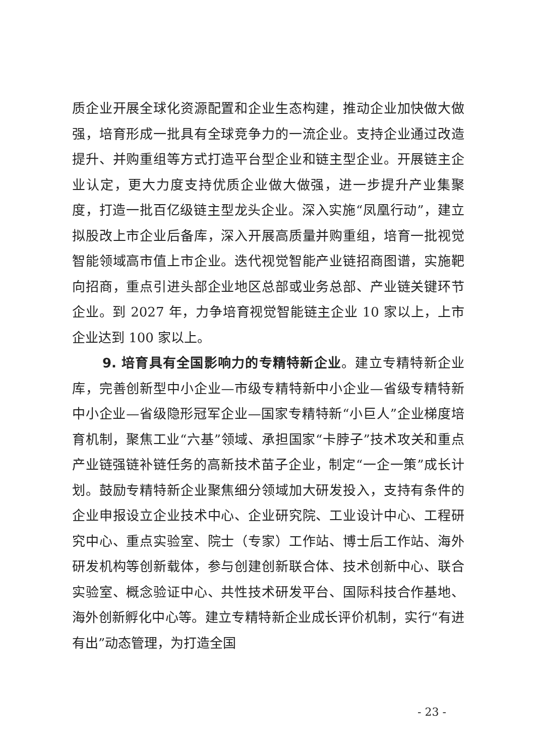质企业开展全球化资源配置和企业生态构建，推动企业加快做大做强，培育形成一批具有全球竞争力的一流企业。支持企业通过改造提升、并购重组等方式打造平台型企业和链主型企业。开展链主企业认定，更大力度支持优质企业做大做强，进一步提升产业集聚度，打造一批百亿级链主型龙头企业。深入实施“凤凰行动”，建立拟股改上市企业后备库，深入开展高质量并购重组，培育一批视觉智能领域高市值上市企业。迭代视觉智能产业链招商图谱，实施靶向招商，重点引进头部企业地区总部或业务总部、产业链关键环节企业。到 2027 年，力争培育视觉智能链主企业 10 家以上，上市企业达到 100 家以上。
9. 培育具有全国影响力的专精特新企业。建立专精特新企业库，完善创新型中小企业—市级专精特新中小企业—省级专精特新中小企业—省级隐形冠军企业—国家专精特新“小巨人”企业梯度培育机制，聚焦工业“六基”领域、承担国家“卡脖子”技术攻关和重点产业链强链补链任务的高新技术苗子企业，制定“一企一策”成长计划。鼓励专精特新企业聚焦细分领域加大研发投入，支持有条件的企业申报设立企业技术中心、企业研究院、工业设计中心、工程研究中心、重点实验室、院士（专家）工作站、博士后工作站、海外研发机构等创新载体，参与创建创新联合体、技术创新中心、联合实验室、概念验证中心、共性技术研发平台、国际科技合作基地、海外创新孵化中心等。建立专精特新企业成长评价机制，实行“有进有出”动态管理，为打造全国
- 23 -